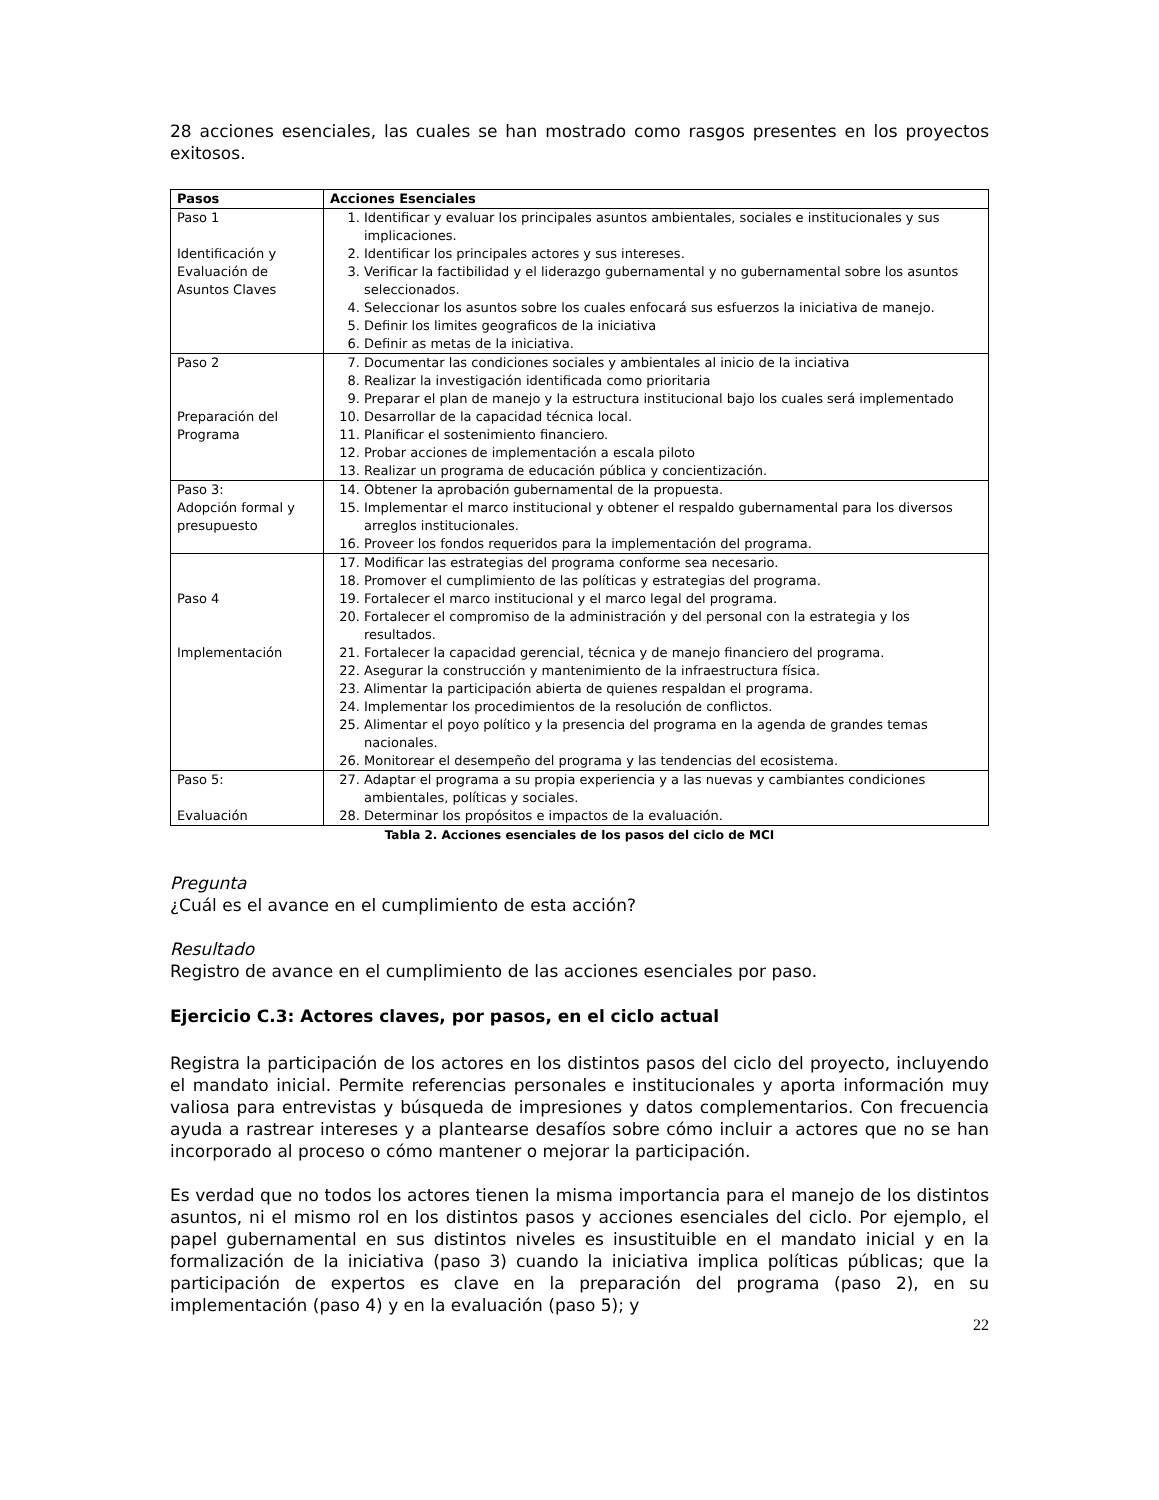28 acciones esenciales, las cuales se han mostrado como rasgos presentes en los proyectos exitosos.
| Pasos | Acciones Esenciales |
| --- | --- |
| Paso 1 Identificación y Evaluación de Asuntos Claves | 1. Identificar y evaluar los principales asuntos ambientales, sociales e institucionales y sus implicaciones. 2. Identificar los principales actores y sus intereses. 3. Verificar la factibilidad y el liderazgo gubernamental y no gubernamental sobre los asuntos seleccionados. 4. Seleccionar los asuntos sobre los cuales enfocará sus esfuerzos la iniciativa de manejo. 5. Definir los limites geograficos de la iniciativa 6. Definir as metas de la iniciativa. |
| Paso 2 Preparación del Programa | 7. Documentar las condiciones sociales y ambientales al inicio de la inciativa 8. Realizar la investigación identificada como prioritaria 9. Preparar el plan de manejo y la estructura institucional bajo los cuales será implementado 10. Desarrollar de la capacidad técnica local. 11. Planificar el sostenimiento financiero. 12. Probar acciones de implementación a escala piloto 13. Realizar un programa de educación pública y concientización. |
| Paso 3: Adopción formal y presupuesto | 14. Obtener la aprobación gubernamental de la propuesta. 15. Implementar el marco institucional y obtener el respaldo gubernamental para los diversos arreglos institucionales. 16. Proveer los fondos requeridos para la implementación del programa. |
| Paso 4 Implementación | 17. Modificar las estrategias del programa conforme sea necesario. 18. Promover el cumplimiento de las políticas y estrategias del programa. 19. Fortalecer el marco institucional y el marco legal del programa. 20. Fortalecer el compromiso de la administración y del personal con la estrategia y los resultados. 21. Fortalecer la capacidad gerencial, técnica y de manejo financiero del programa. 22. Asegurar la construcción y mantenimiento de la infraestructura física. 23. Alimentar la participación abierta de quienes respaldan el programa. 24. Implementar los procedimientos de la resolución de conflictos. 25. Alimentar el poyo político y la presencia del programa en la agenda de grandes temas nacionales. 26. Monitorear el desempeño del programa y las tendencias del ecosistema. |
| Paso 5: Evaluación | 27. Adaptar el programa a su propia experiencia y a las nuevas y cambiantes condiciones ambientales, políticas y sociales. 28. Determinar los propósitos e impactos de la evaluación. |
Tabla 2. Acciones esenciales de los pasos del ciclo de MCI
Pregunta
¿Cuál es el avance en el cumplimiento de esta acción?
Resultado
Registro de avance en el cumplimiento de las acciones esenciales por paso.
Ejercicio C.3: Actores claves, por pasos, en el ciclo actual
Registra la participación de los actores en los distintos pasos del ciclo del proyecto, incluyendo el mandato inicial. Permite referencias personales e institucionales y aporta información muy valiosa para entrevistas y búsqueda de impresiones y datos complementarios. Con frecuencia ayuda a rastrear intereses y a plantearse desafíos sobre cómo incluir a actores que no se han incorporado al proceso o cómo mantener o mejorar la participación.
Es verdad que no todos los actores tienen la misma importancia para el manejo de los distintos asuntos, ni el mismo rol en los distintos pasos y acciones esenciales del ciclo. Por ejemplo, el papel gubernamental en sus distintos niveles es insustituible en el mandato inicial y en la formalización de la iniciativa (paso 3) cuando la iniciativa implica políticas públicas; que la participación de expertos es clave en la preparación del programa (paso 2), en su implementación (paso 4) y en la evaluación (paso 5); y
22